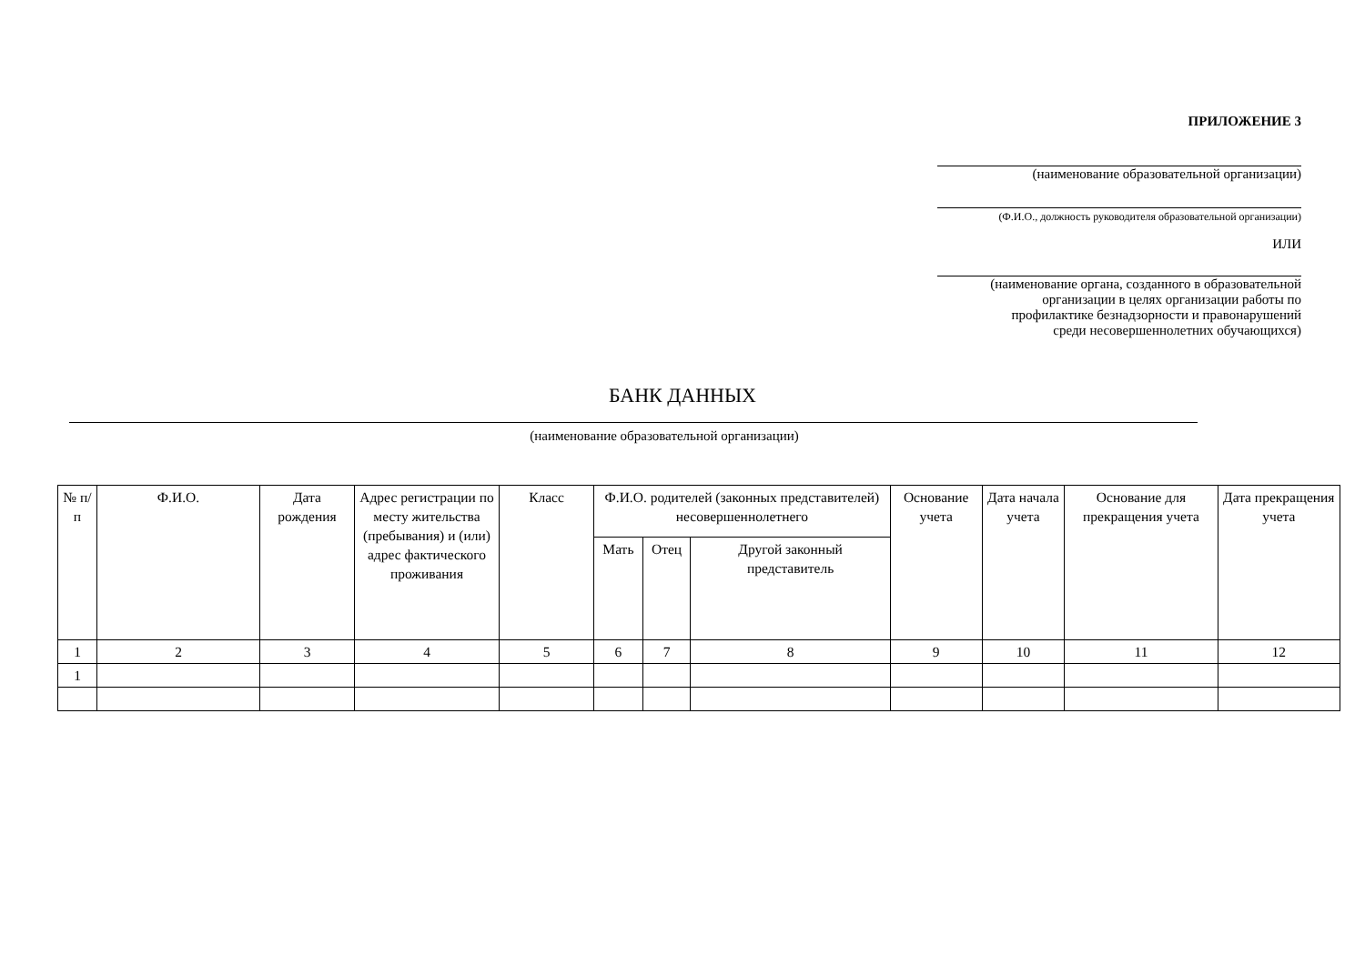ПРИЛОЖЕНИЕ 3
(наименование образовательной организации)
(Ф.И.О., должность руководителя образовательной организации)
ИЛИ
(наименование органа, созданного в образовательной
организации в целях организации работы по
профилактике безнадзорности и правонарушений
среди несовершеннолетних обучающихся)
БАНК ДАННЫХ
(наименование образовательной организации)
| № п/п | Ф.И.О. | Дата рождения | Адрес регистрации по месту жительства (пребывания) и (или) адрес фактического проживания | Класс | Ф.И.О. родителей (законных представителей) несовершеннолетнего | | | Основание учета | Дата начала учета | Основание для прекращения учета | Дата прекращения учета |
| --- | --- | --- | --- | --- | --- | --- | --- | --- | --- | --- | --- |
| | | | | | Мать | Отец | Другой законный представитель | | | | |
| 1 | 2 | 3 | 4 | 5 | 6 | 7 | 8 | 9 | 10 | 11 | 12 |
| 1 | | | | | | | | | | | |